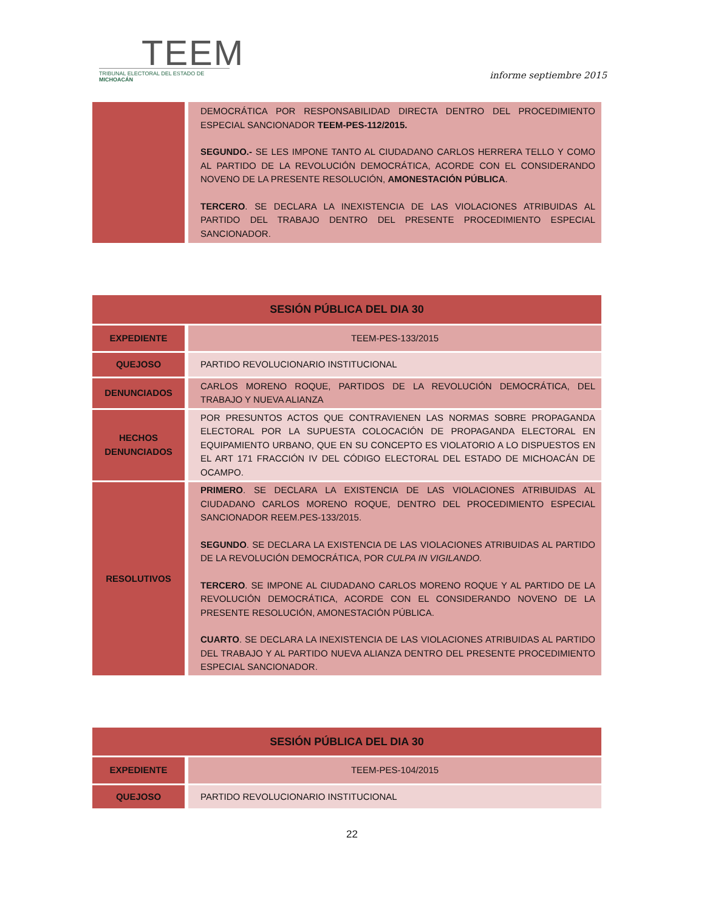TEEM
TRIBUNAL ELECTORAL DEL ESTADO DE MICHOACÁN
informe septiembre 2015
| | DEMOCRÁTICA POR RESPONSABILIDAD DIRECTA DENTRO DEL PROCEDIMIENTO ESPECIAL SANCIONADOR TEEM-PES-112/2015. SEGUNDO.- SE LES IMPONE TANTO AL CIUDADANO CARLOS HERRERA TELLO Y COMO AL PARTIDO DE LA REVOLUCIÓN DEMOCRÁTICA, ACORDE CON EL CONSIDERANDO NOVENO DE LA PRESENTE RESOLUCIÓN, AMONESTACIÓN PÚBLICA . TERCERO . SE DECLARA LA INEXISTENCIA DE LAS VIOLACIONES ATRIBUIDAS AL PARTIDO DEL TRABAJO DENTRO DEL PRESENTE PROCEDIMIENTO ESPECIAL SANCIONADOR. |
| SESIÓN PÚBLICA DEL DIA 30 | |
| --- | --- |
| EXPEDIENTE | TEEM-PES-133/2015 |
| QUEJOSO | PARTIDO REVOLUCIONARIO INSTITUCIONAL |
| DENUNCIADOS | CARLOS MORENO ROQUE, PARTIDOS DE LA REVOLUCIÓN DEMOCRÁTICA, DEL TRABAJO Y NUEVA ALIANZA |
| HECHOS DENUNCIADOS | POR PRESUNTOS ACTOS QUE CONTRAVIENEN LAS NORMAS SOBRE PROPAGANDA ELECTORAL POR LA SUPUESTA COLOCACIÓN DE PROPAGANDA ELECTORAL EN EQUIPAMIENTO URBANO, QUE EN SU CONCEPTO ES VIOLATORIO A LO DISPUESTOS EN EL ART 171 FRACCIÓN IV DEL CÓDIGO ELECTORAL DEL ESTADO DE MICHOACÁN DE OCAMPO. |
| RESOLUTIVOS | PRIMERO . SE DECLARA LA EXISTENCIA DE LAS VIOLACIONES ATRIBUIDAS AL CIUDADANO CARLOS MORENO ROQUE, DENTRO DEL PROCEDIMIENTO ESPECIAL SANCIONADOR REEM.PES-133/2015. SEGUNDO . SE DECLARA LA EXISTENCIA DE LAS VIOLACIONES ATRIBUIDAS AL PARTIDO DE LA REVOLUCIÓN DEMOCRÁTICA, POR CULPA IN VIGILANDO. TERCERO . SE IMPONE AL CIUDADANO CARLOS MORENO ROQUE Y AL PARTIDO DE LA REVOLUCIÓN DEMOCRÁTICA, ACORDE CON EL CONSIDERANDO NOVENO DE LA PRESENTE RESOLUCIÓN, AMONESTACIÓN PÚBLICA. CUARTO . SE DECLARA LA INEXISTENCIA DE LAS VIOLACIONES ATRIBUIDAS AL PARTIDO DEL TRABAJO Y AL PARTIDO NUEVA ALIANZA DENTRO DEL PRESENTE PROCEDIMIENTO ESPECIAL SANCIONADOR. |
| SESIÓN PÚBLICA DEL DIA 30 | |
| --- | --- |
| EXPEDIENTE | TEEM-PES-104/2015 |
| QUEJOSO | PARTIDO REVOLUCIONARIO INSTITUCIONAL |
22